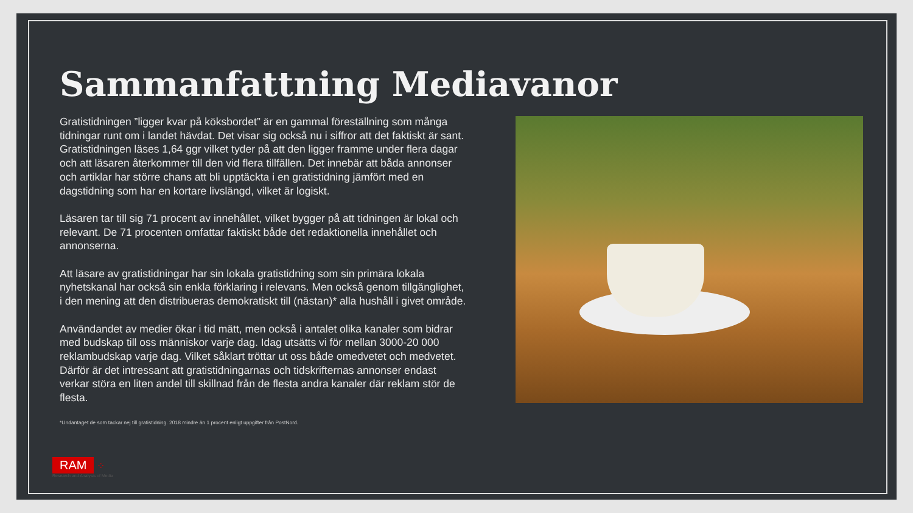Sammanfattning Mediavanor
Gratistidningen ”ligger kvar på köksbordet” är en gammal föreställning som många tidningar runt om i landet hävdat. Det visar sig också nu i siffror att det faktiskt är sant. Gratistidningen läses 1,64 ggr vilket tyder på att den ligger framme under flera dagar och att läsaren återkommer till den vid flera tillfällen. Det innebär att båda annonser och artiklar har större chans att bli upptäckta i en gratistidning jämfört med en dagstidning som har en kortare livslängd, vilket är logiskt.
Läsaren tar till sig 71 procent av innehållet, vilket bygger på att tidningen är lokal och relevant. De 71 procenten omfattar faktiskt både det redaktionella innehållet och annonserna.
Att läsare av gratistidningar har sin lokala gratistidning som sin primära lokala nyhetskanal har också sin enkla förklaring i relevans. Men också genom tillgänglighet, i den mening att den distribueras demokratiskt till (nästan)* alla hushåll i givet område.
Användandet av medier ökar i tid mätt, men också i antalet olika kanaler som bidrar med budskap till oss människor varje dag. Idag utsätts vi för mellan 3000-20 000 reklambudskap varje dag. Vilket såklart tröttar ut oss både omedvetet och medvetet. Därför är det intressant att gratistidningarnas och tidskrifternas annonser endast verkar störa en liten andel till skillnad från de flesta andra kanaler där reklam stör de flesta.
*Undantaget de som tackar nej till gratistidning. 2018 mindre än 1 procent enligt uppgifter från PostNord.
RAM ⁘
Research and Analysis of Media